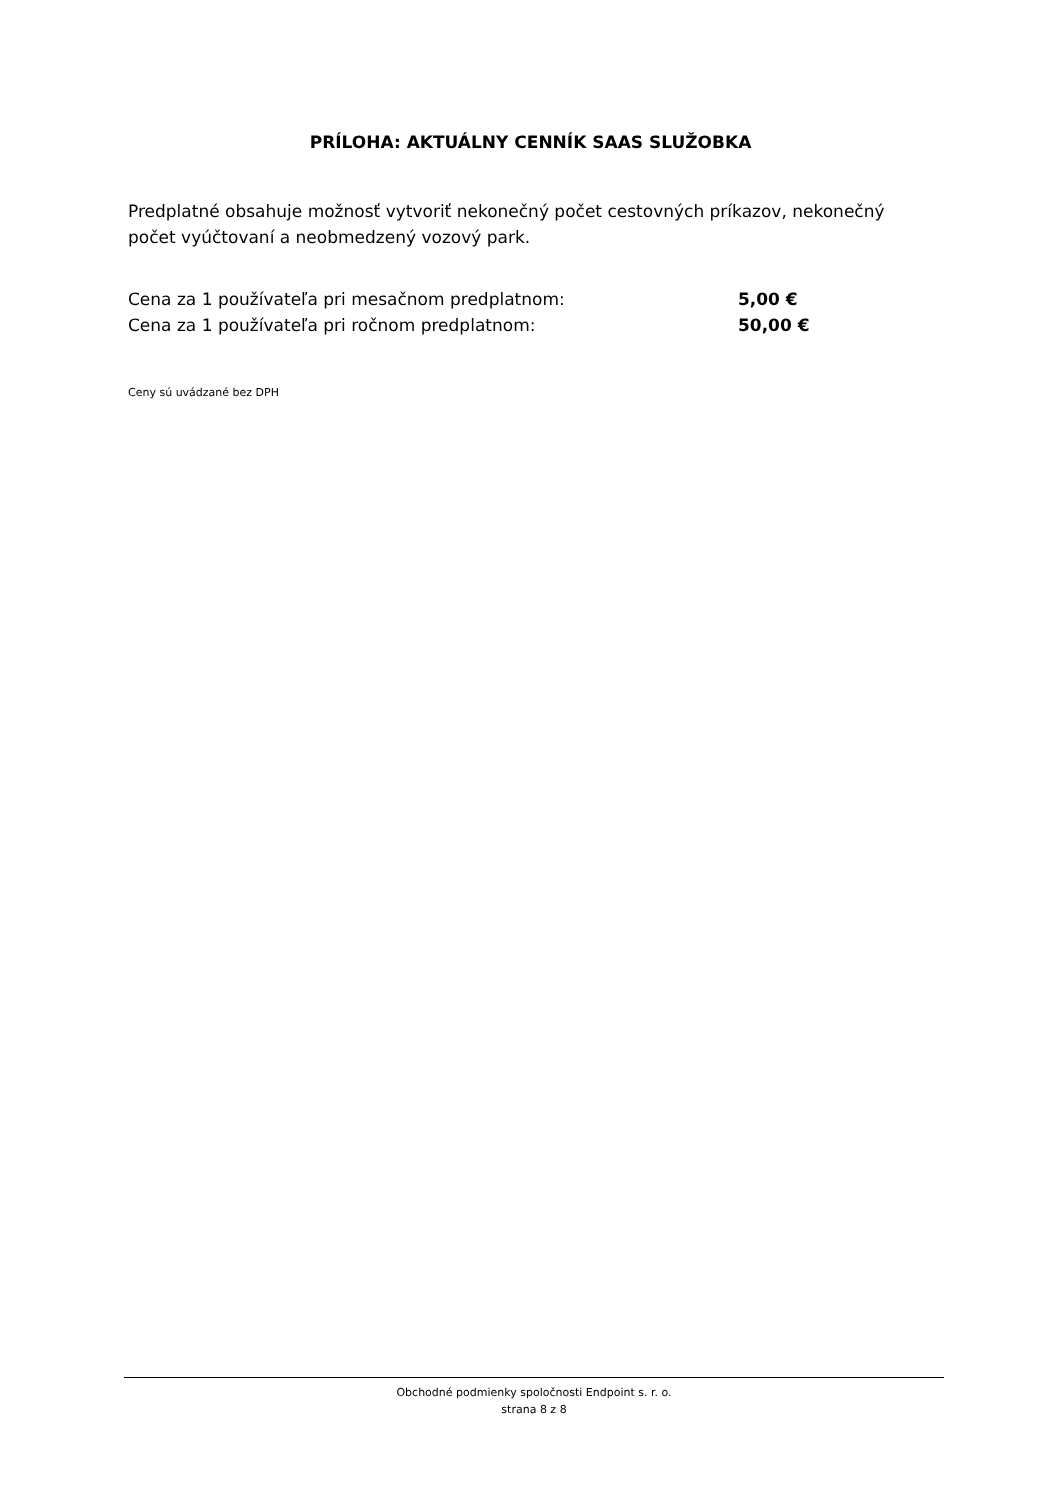PRÍLOHA: AKTUÁLNY CENNÍK SAAS SLUŽOBKA
Predplatné obsahuje možnosť vytvoriť nekonečný počet cestovných príkazov, nekonečný počet vyúčtovaní a neobmedzený vozový park.
| Cena za 1 používateľa pri mesačnom predplatnom: | 5,00 € |
| Cena za 1 používateľa pri ročnom predplatnom: | 50,00 € |
Ceny sú uvádzané bez DPH
Obchodné podmienky spoločnosti Endpoint s. r. o.
strana 8 z 8